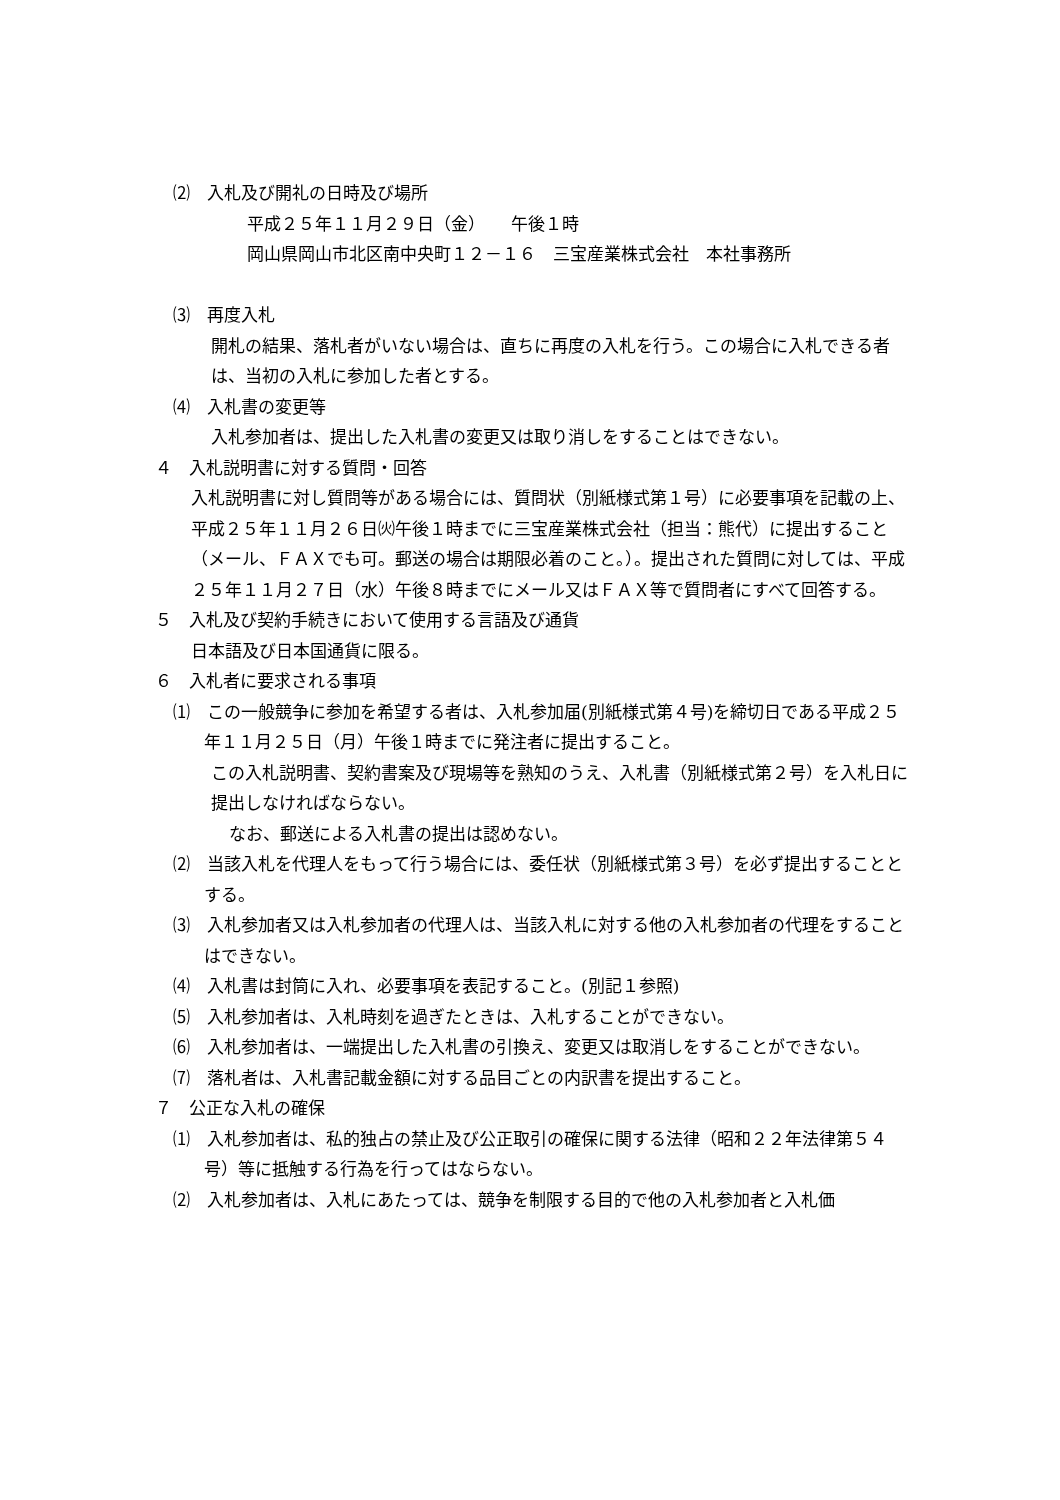⑵　入札及び開礼の日時及び場所
平成２５年１１月２９日（金）　　午後１時
岡山県岡山市北区南中央町１２－１６　三宝産業株式会社　本社事務所
⑶　再度入札
開札の結果、落札者がいない場合は、直ちに再度の入札を行う。この場合に入札できる者は、当初の入札に参加した者とする。
⑷　入札書の変更等
入札参加者は、提出した入札書の変更又は取り消しをすることはできない。
４　入札説明書に対する質問・回答
入札説明書に対し質問等がある場合には、質問状（別紙様式第１号）に必要事項を記載の上、平成２５年１１月２６日㈫午後１時までに三宝産業株式会社（担当：熊代）に提出すること（メール、ＦＡＸでも可。郵送の場合は期限必着のこと。）。提出された質問に対しては、平成２５年１１月２７日（水）午後８時までにメール又はＦＡＸ等で質問者にすべて回答する。
５　入札及び契約手続きにおいて使用する言語及び通貨
日本語及び日本国通貨に限る。
６　入札者に要求される事項
⑴　この一般競争に参加を希望する者は、入札参加届(別紙様式第４号)を締切日である平成２５年１１月２５日（月）午後１時までに発注者に提出すること。
この入札説明書、契約書案及び現場等を熟知のうえ、入札書（別紙様式第２号）を入札日に提出しなければならない。
なお、郵送による入札書の提出は認めない。
⑵　当該入札を代理人をもって行う場合には、委任状（別紙様式第３号）を必ず提出することとする。
⑶　入札参加者又は入札参加者の代理人は、当該入札に対する他の入札参加者の代理をすることはできない。
⑷　入札書は封筒に入れ、必要事項を表記すること。(別記１参照)
⑸　入札参加者は、入札時刻を過ぎたときは、入札することができない。
⑹　入札参加者は、一端提出した入札書の引換え、変更又は取消しをすることができない。
⑺　落札者は、入札書記載金額に対する品目ごとの内訳書を提出すること。
７　公正な入札の確保
⑴　入札参加者は、私的独占の禁止及び公正取引の確保に関する法律（昭和２２年法律第５４号）等に抵触する行為を行ってはならない。
⑵　入札参加者は、入札にあたっては、競争を制限する目的で他の入札参加者と入札価